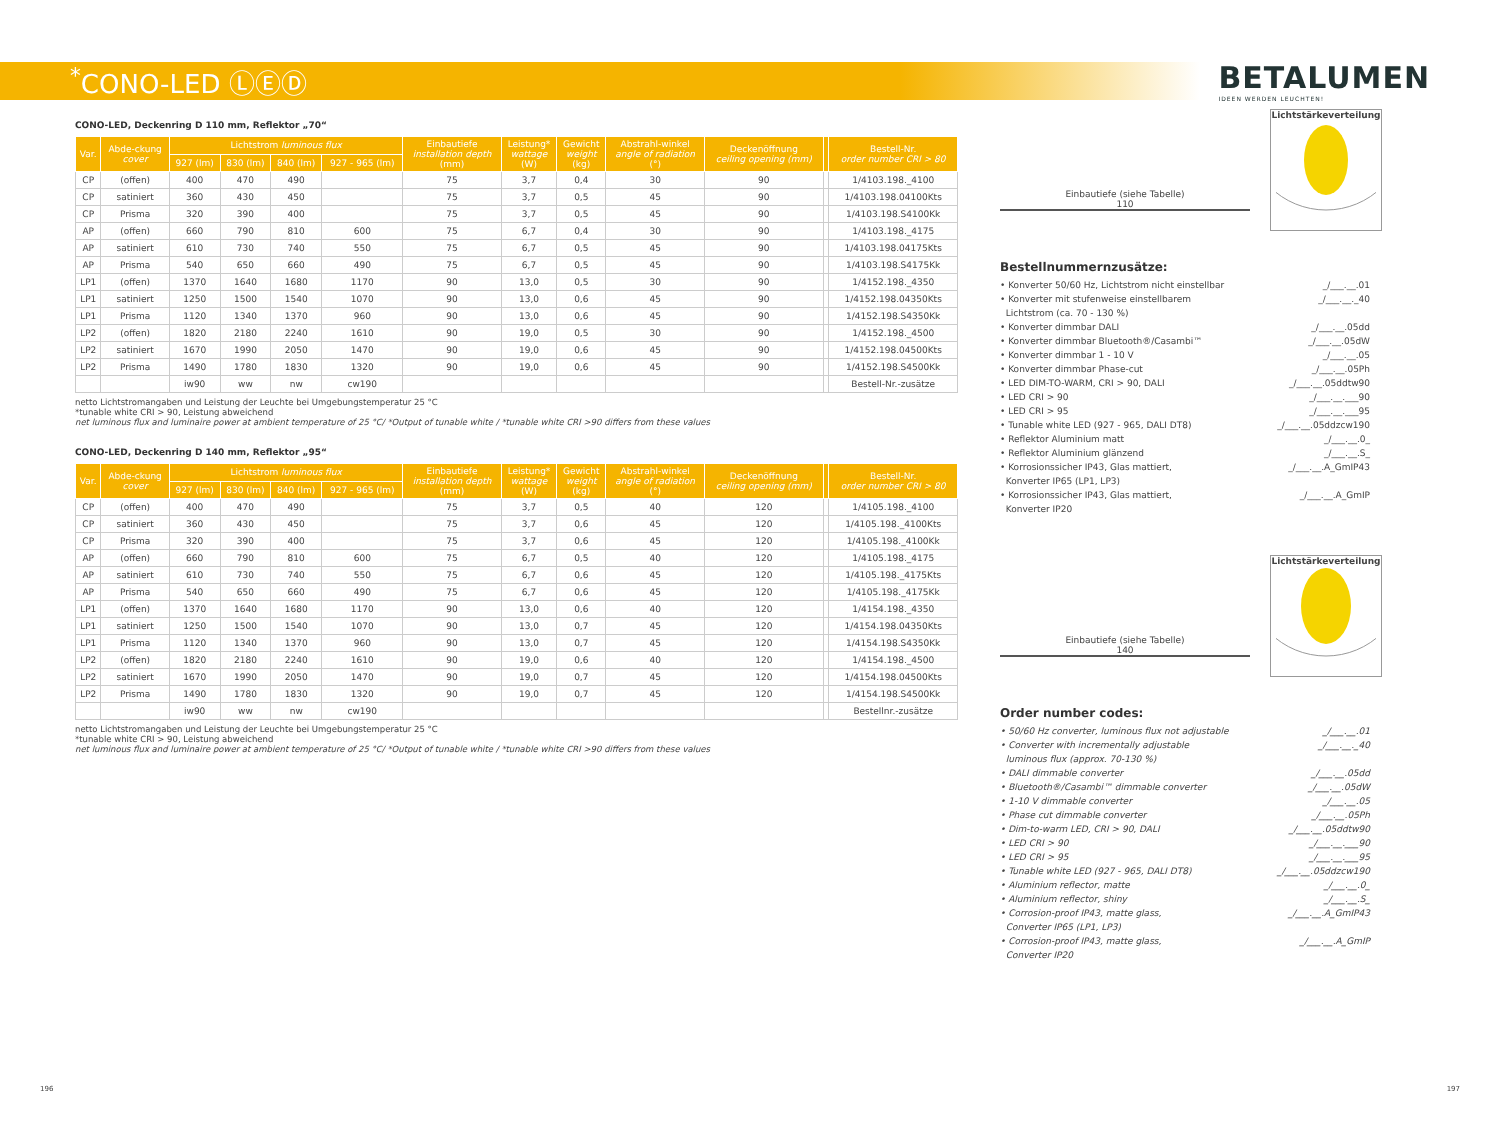<sup>*</sup> CONO-LED ⓁⒺⒹ
BETALUMEN
IDEEN WERDEN LEUCHTEN!
CONO-LED, Deckenring D 110 mm, Reflektor „70“
| Var. | Abde-ckung cover | Lichtstrom luminous flux | | | | Einbautiefe installation depth (mm) | Leistung* wattage (W) | Gewicht weight (kg) | Abstrahl-winkel angle of radiation (°) | Deckenöffnung ceiling opening (mm) | | Bestell-Nr. order number CRI > 80 |
| --- | --- | --- | --- | --- | --- | --- | --- | --- | --- | --- | --- | --- |
| | | 927 (lm) | 830 (lm) | 840 (lm) | 927 - 965 (lm) | | | | | | | |
| CP | (offen) | 400 | 470 | 490 | | 75 | 3,7 | 0,4 | 30 | 90 | | 1/4103.198._4100 |
| CP | satiniert | 360 | 430 | 450 | | 75 | 3,7 | 0,5 | 45 | 90 | | 1/4103.198.04100Kts |
| CP | Prisma | 320 | 390 | 400 | | 75 | 3,7 | 0,5 | 45 | 90 | | 1/4103.198.S4100Kk |
| AP | (offen) | 660 | 790 | 810 | 600 | 75 | 6,7 | 0,4 | 30 | 90 | | 1/4103.198._4175 |
| AP | satiniert | 610 | 730 | 740 | 550 | 75 | 6,7 | 0,5 | 45 | 90 | | 1/4103.198.04175Kts |
| AP | Prisma | 540 | 650 | 660 | 490 | 75 | 6,7 | 0,5 | 45 | 90 | | 1/4103.198.S4175Kk |
| LP1 | (offen) | 1370 | 1640 | 1680 | 1170 | 90 | 13,0 | 0,5 | 30 | 90 | | 1/4152.198._4350 |
| LP1 | satiniert | 1250 | 1500 | 1540 | 1070 | 90 | 13,0 | 0,6 | 45 | 90 | | 1/4152.198.04350Kts |
| LP1 | Prisma | 1120 | 1340 | 1370 | 960 | 90 | 13,0 | 0,6 | 45 | 90 | | 1/4152.198.S4350Kk |
| LP2 | (offen) | 1820 | 2180 | 2240 | 1610 | 90 | 19,0 | 0,5 | 30 | 90 | | 1/4152.198._4500 |
| LP2 | satiniert | 1670 | 1990 | 2050 | 1470 | 90 | 19,0 | 0,6 | 45 | 90 | | 1/4152.198.04500Kts |
| LP2 | Prisma | 1490 | 1780 | 1830 | 1320 | 90 | 19,0 | 0,6 | 45 | 90 | | 1/4152.198.S4500Kk |
| | | iw90 | ww | nw | cw190 | | | | | | | Bestell-Nr.-zusätze |
netto Lichtstromangaben und Leistung der Leuchte bei Umgebungstemperatur 25 °C
*tunable white CRI > 90, Leistung abweichend
net luminous flux and luminaire power at ambient temperature of 25 °C/ *Output of tunable white / *tunable white CRI >90 differs from these values
CONO-LED, Deckenring D 140 mm, Reflektor „95“
| Var. | Abde-ckung cover | Lichtstrom luminous flux | | | | Einbautiefe installation depth (mm) | Leistung* wattage (W) | Gewicht weight (kg) | Abstrahl-winkel angle of radiation (°) | Deckenöffnung ceiling opening (mm) | | Bestell-Nr. order number CRI > 80 |
| --- | --- | --- | --- | --- | --- | --- | --- | --- | --- | --- | --- | --- |
| | | 927 (lm) | 830 (lm) | 840 (lm) | 927 - 965 (lm) | | | | | | | |
| CP | (offen) | 400 | 470 | 490 | | 75 | 3,7 | 0,5 | 40 | 120 | | 1/4105.198._4100 |
| CP | satiniert | 360 | 430 | 450 | | 75 | 3,7 | 0,6 | 45 | 120 | | 1/4105.198._4100Kts |
| CP | Prisma | 320 | 390 | 400 | | 75 | 3,7 | 0,6 | 45 | 120 | | 1/4105.198._4100Kk |
| AP | (offen) | 660 | 790 | 810 | 600 | 75 | 6,7 | 0,5 | 40 | 120 | | 1/4105.198._4175 |
| AP | satiniert | 610 | 730 | 740 | 550 | 75 | 6,7 | 0,6 | 45 | 120 | | 1/4105.198._4175Kts |
| AP | Prisma | 540 | 650 | 660 | 490 | 75 | 6,7 | 0,6 | 45 | 120 | | 1/4105.198._4175Kk |
| LP1 | (offen) | 1370 | 1640 | 1680 | 1170 | 90 | 13,0 | 0,6 | 40 | 120 | | 1/4154.198._4350 |
| LP1 | satiniert | 1250 | 1500 | 1540 | 1070 | 90 | 13,0 | 0,7 | 45 | 120 | | 1/4154.198.04350Kts |
| LP1 | Prisma | 1120 | 1340 | 1370 | 960 | 90 | 13,0 | 0,7 | 45 | 120 | | 1/4154.198.S4350Kk |
| LP2 | (offen) | 1820 | 2180 | 2240 | 1610 | 90 | 19,0 | 0,6 | 40 | 120 | | 1/4154.198._4500 |
| LP2 | satiniert | 1670 | 1990 | 2050 | 1470 | 90 | 19,0 | 0,7 | 45 | 120 | | 1/4154.198.04500Kts |
| LP2 | Prisma | 1490 | 1780 | 1830 | 1320 | 90 | 19,0 | 0,7 | 45 | 120 | | 1/4154.198.S4500Kk |
| | | iw90 | ww | nw | cw190 | | | | | | | Bestellnr.-zusätze |
netto Lichtstromangaben und Leistung der Leuchte bei Umgebungstemperatur 25 °C
*tunable white CRI > 90, Leistung abweichend
net luminous flux and luminaire power at ambient temperature of 25 °C/ *Output of tunable white / *tunable white CRI >90 differs from these values
Einbautiefe (siehe Tabelle)
110
Lichtstärkeverteilung
Bestellnummernzusätze:
• Konverter 50/60 Hz, Lichtstrom nicht einstellbar _/___.__.01
• Konverter mit stufenweise einstellbarem
Lichtstrom (ca. 70 - 130 %) _/___.__._40
• Konverter dimmbar DALI _/___.__.05dd
• Konverter dimmbar Bluetooth®/Casambi™ _/___.__.05dW
• Konverter dimmbar 1 - 10 V _/___.__.05
• Konverter dimmbar Phase-cut _/___.__.05Ph
• LED DIM-TO-WARM, CRI > 90, DALI _/___.__.05ddtw90
• LED CRI > 90 _/___.__.___90
• LED CRI > 95 _/___.__.___95
• Tunable white LED (927 - 965, DALI DT8) _/___.__.05ddzcw190
• Reflektor Aluminium matt _/___.__.0_
• Reflektor Aluminium glänzend _/___.__.S_
• Korrosionssicher IP43, Glas mattiert,
Konverter IP65 (LP1, LP3) _/___.__.A_GmIP43
• Korrosionssicher IP43, Glas mattiert,
Konverter IP20 _/___.__.A_GmIP
Einbautiefe (siehe Tabelle)
140
Lichtstärkeverteilung
Order number codes:
• 50/60 Hz converter, luminous flux not adjustable _/___.__.01
• Converter with incrementally adjustable
luminous flux (approx. 70-130 %) _/___.__._40
• DALI dimmable converter _/___.__.05dd
• Bluetooth®/Casambi™ dimmable converter _/___.__.05dW
• 1-10 V dimmable converter _/___.__.05
• Phase cut dimmable converter _/___.__.05Ph
• Dim-to-warm LED, CRI > 90, DALI _/___.__.05ddtw90
• LED CRI > 90 _/___.__.___90
• LED CRI > 95 _/___.__.___95
• Tunable white LED (927 - 965, DALI DT8) _/___.__.05ddzcw190
• Aluminium reflector, matte _/___.__.0_
• Aluminium reflector, shiny _/___.__.S_
• Corrosion-proof IP43, matte glass,
Converter IP65 (LP1, LP3) _/___.__.A_GmIP43
• Corrosion-proof IP43, matte glass,
Converter IP20 _/___.__.A_GmIP
196 197